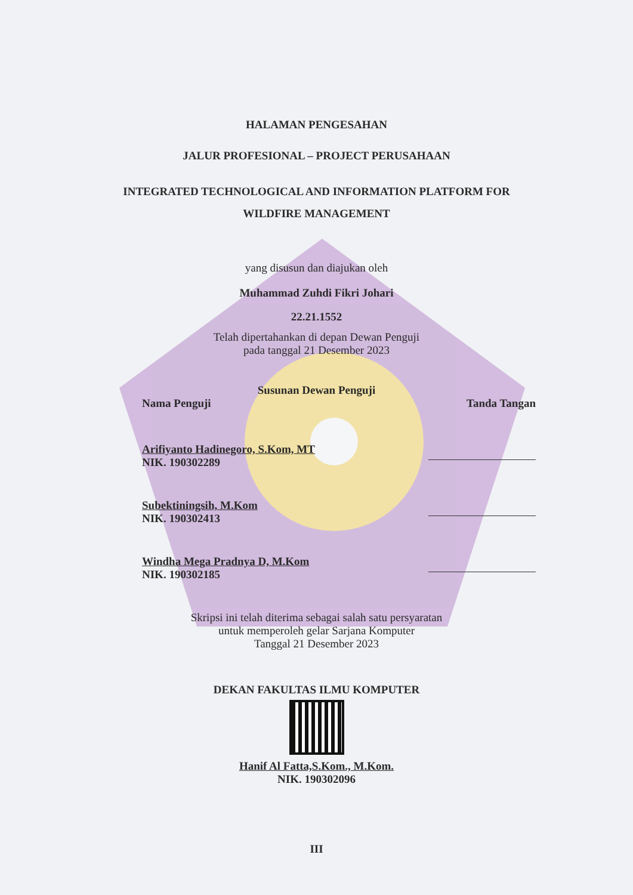HALAMAN PENGESAHAN
JALUR PROFESIONAL – PROJECT PERUSAHAAN
INTEGRATED TECHNOLOGICAL AND INFORMATION PLATFORM FOR
WILDFIRE MANAGEMENT
yang disusun dan diajukan oleh
Muhammad Zuhdi Fikri Johari
22.21.1552
Telah dipertahankan di depan Dewan Penguji
pada tanggal 21 Desember 2023
Susunan Dewan Penguji
Nama Penguji Tanda Tangan
Arifiyanto Hadinegoro, S.Kom, MT
NIK. 190302289
Subektiningsih, M.Kom
NIK. 190302413
Windha Mega Pradnya D, M.Kom
NIK. 190302185
Skripsi ini telah diterima sebagai salah satu persyaratan
untuk memperoleh gelar Sarjana Komputer
Tanggal 21 Desember 2023
DEKAN FAKULTAS ILMU KOMPUTER
Hanif Al Fatta,S.Kom., M.Kom.
NIK. 190302096
III